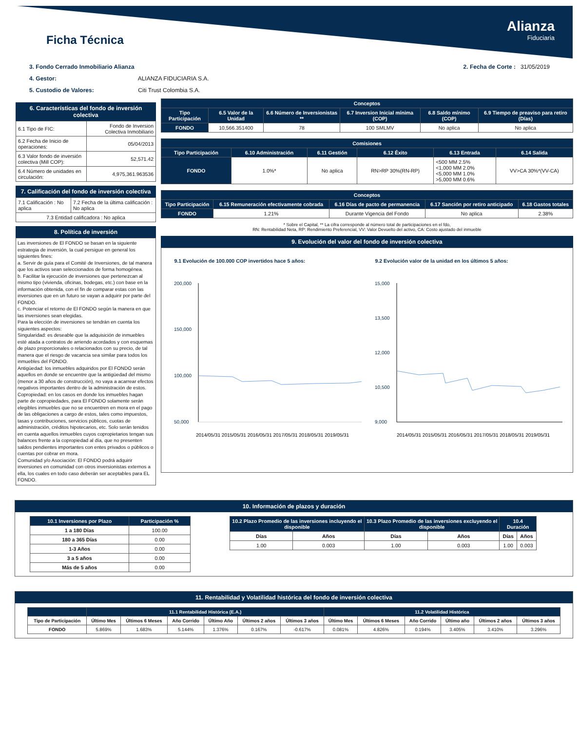Ficha Técnica
Alianza
Fiduciaria
3. Fondo Cerrado Inmobiliario Alianza 2. Fecha de Corte : 31/05/2019
4. Gestor: ALIANZA FIDUCIARIA S.A.
5. Custodio de Valores: Citi Trust Colombia S.A.
6. Características del fondo de inversión colectiva
| 6.1 Tipo de FIC: | Fondo de Inversion Colectiva Inmobiliario |
| 6.2 Fecha de Inicio de operaciones: | 05/04/2013 |
| 6.3 Valor fondo de inversión colectiva (Mill COP): | 52,571.42 |
| 6.4 Número de unidades en circulación: | 4,975,361.963536 |
7. Calificación del fondo de inversión colectiva
| 7.1 Calificación : No aplica | 7.2 Fecha de la última calificación : No aplica |
| 7.3 Entidad calificadora : No aplica | |
8. Política de inversión
Las inversiones de El FONDO se basan en la siguiente estrategia de inversión, la cual persigue en general los siguientes fines:
a. Servir de guía para el Comité de Inversiones, de tal manera que los activos sean seleccionados de forma homogénea.
b. Facilitar la ejecución de inversiones que pertenezcan al mismo tipo (vivienda, oficinas, bodegas, etc.) con base en la información obtenida, con el fin de comparar estas con las inversiones que en un futuro se vayan a adquirir por parte del FONDO.
c. Potenciar el retorno de El FONDO según la manera en que las inversiones sean elegidas.
Para la elección de inversiones se tendrán en cuenta los siguientes aspectos:
Singularidad: es deseable que la adquisición de inmuebles esté atada a contratos de arriendo acordados y con esquemas de plazo proporcionales o relacionados con su precio, de tal manera que el riesgo de vacancia sea similar para todos los inmuebles del FONDO.
Antigüedad: los inmuebles adquiridos por El FONDO serán aquellos en donde se encuentre que la antigüedad del mismo (menor a 30 años de construcción), no vaya a acarrear efectos negativos importantes dentro de la administración de estos.
Copropiedad: en los casos en donde los inmuebles hagan parte de copropiedades, para El FONDO solamente serán elegibles inmuebles que no se encuentren en mora en el pago de las obligaciones a cargo de estos, tales como impuestos, tasas y contribuciones, servicios públicos, cuotas de administración, créditos hipotecarios, etc. Solo serán tenidos en cuenta aquellos inmuebles cuyos copropietarios tengan sus balances frente a la copropiedad al día, que no presenten saldos pendientes importantes con entes privados o públicos o cuentas por cobrar en mora.
Comunidad y/o Asociación: El FONDO podrá adquirir inversiones en comunidad con otros inversionistas externos a ella, los cuales en todo caso deberán ser aceptables para EL FONDO.
| Conceptos | | | | | |
| --- | --- | --- | --- | --- | --- |
| Tipo Participación | 6.5 Valor de la Unidad | 6.6 Número de Inversionistas ** | 6.7 Inversion Inicial mínima (COP) | 6.8 Saldo mínimo (COP) | 6.9 Tiempo de preaviso para retiro (Días) |
| FONDO | 10,566.351400 | 78 | 100 SMLMV | No aplica | No aplica |
| Comisiones | | | | | |
| --- | --- | --- | --- | --- | --- |
| Tipo Participación | 6.10 Administración | 6.11 Gestión | 6.12 Éxito | 6.13 Entrada | 6.14 Salida |
| FONDO | 1.0%* | No aplica | RN>RP 30%(RN-RP) | <500 MM 2.5% <1,000 MM 2.0% <5,000 MM 1.0% >5,000 MM 0.6% | VV>CA 30%*(VV-CA) |
| Conceptos | | | | |
| --- | --- | --- | --- | --- |
| Tipo Participación | 6.15 Remuneración efectivamente cobrada | 6.16 Días de pacto de permanencia | 6.17 Sanción por retiro anticipado | 6.18 Gastos totales |
| FONDO | 1.21% | Durante Vigencia del Fondo | No aplica | 2.38% |
* Sobre el Capital, ** La cifra corresponde al número total de participaciones en el fdo,
RN: Rentabilidad Neta, RP: Rendimiento Preferencial, VV: Valor Devuelto del activo, CA: Costo ajustado del inmueble
9. Evolución del valor del fondo de inversión colectiva
9.1 Evolución de 100.000 COP invertidos hace 5 años:
200,000
150,000
100,000
50,000
2014/05/31 2015/05/31 2016/05/31 2017/05/31 2018/05/31 2019/05/31
9.2 Evolución valor de la unidad en los últimos 5 años:
15,000
13,500
12,000
10,500
9,000
2014/05/31 2015/05/31 2016/05/31 2017/05/31 2018/05/31 2019/05/31
10. Información de plazos y duración
| 10.1 Inversiones por Plazo | Participación % |
| --- | --- |
| 1 a 180 Días | 100.00 |
| 180 a 365 Días | 0.00 |
| 1-3 Años | 0.00 |
| 3 a 5 años | 0.00 |
| Más de 5 años | 0.00 |
| 10.2 Plazo Promedio de las inversiones incluyendo el disponible | | 10.3 Plazo Promedio de las inversiones excluyendo el disponible | | 10.4 Duración | |
| --- | --- | --- | --- | --- | --- |
| Días | Años | Días | Años | Días | Años |
| 1.00 | 0.003 | 1.00 | 0.003 | 1.00 | 0.003 |
11. Rentabilidad y Volatilidad histórica del fondo de inversión colectiva
| | 11.1 Rentabilidad Histórica (E.A.) | | | | | | 11.2 Volatilidad Histórica | | | | | |
| --- | --- | --- | --- | --- | --- | --- | --- | --- | --- | --- | --- | --- |
| Tipo de Participación | Último Mes | Últimos 6 Meses | Año Corrido | Último Año | Últimos 2 años | Últimos 3 años | Último Mes | Últimos 6 Meses | Año Corrido | Último año | Últimos 2 años | Últimos 3 años |
| FONDO | 5.869% | 1.683% | 5.144% | 1.376% | 0.167% | -0.617% | 0.081% | 4.826% | 0.194% | 3.405% | 3.410% | 3.296% |